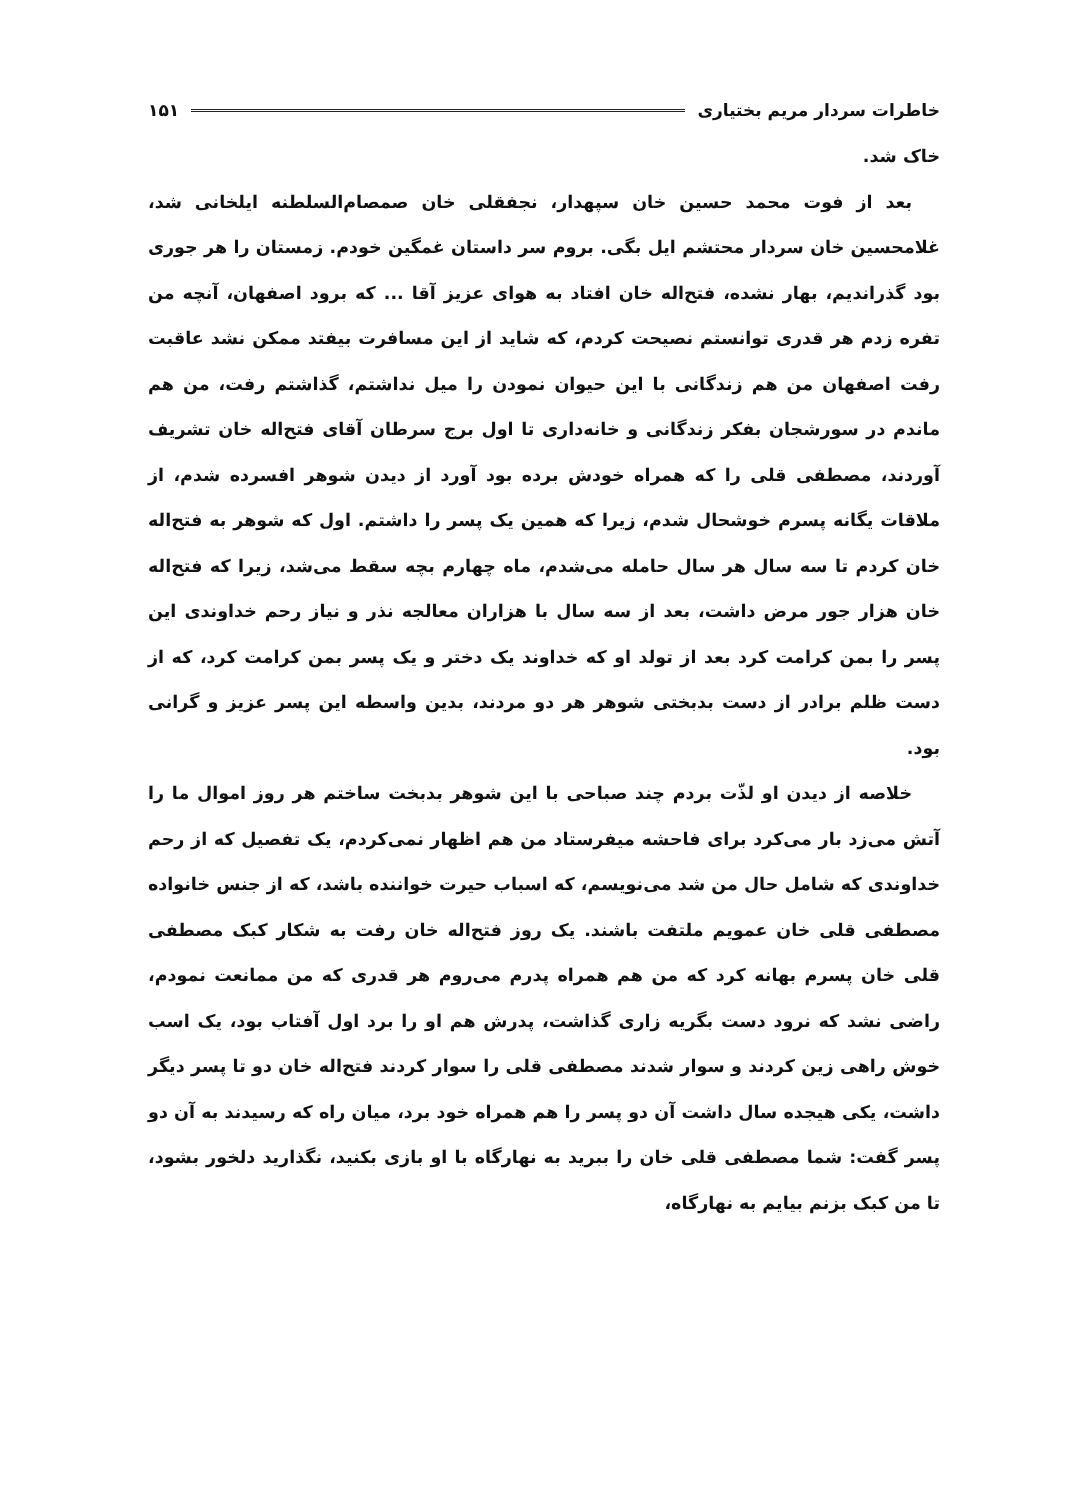خاطرات سردار مریم بختیاری ۱۵۱
خاک شد.
بعد از فوت محمد حسین خان سپهدار، نجفقلی خان صمصام‌السلطنه ایلخانی شد، غلامحسین خان سردار محتشم ایل بگی. بروم سر داستان غمگین خودم. زمستان را هر جوری بود گذراندیم، بهار نشده، فتح‌اله خان افتاد به هوای عزیز آقا ... که برود اصفهان، آنچه من تفره زدم هر قدری توانستم نصیحت کردم، که شاید از این مسافرت بیفتد ممکن نشد عاقبت رفت اصفهان من هم زندگانی با این حیوان نمودن را میل نداشتم، گذاشتم رفت، من هم ماندم در سورشجان بفکر زندگانی و خانه‌داری تا اول برج سرطان آقای فتح‌اله خان تشریف آوردند، مصطفی قلی را که همراه خودش برده بود آورد از دیدن شوهر افسرده شدم، از ملاقات یگانه پسرم خوشحال شدم، زیرا که همین یک پسر را داشتم. اول که شوهر به فتح‌اله خان کردم تا سه سال هر سال حامله می‌شدم، ماه چهارم بچه سقط می‌شد، زیرا که فتح‌اله خان هزار جور مرض داشت، بعد از سه سال با هزاران معالجه نذر و نیاز رحم خداوندی این پسر را بمن کرامت کرد بعد از تولد او که خداوند یک دختر و یک پسر بمن کرامت کرد، که از دست ظلم برادر از دست بدبختی شوهر هر دو مردند، بدین واسطه این پسر عزیز و گرانی بود.
خلاصه از دیدن او لذّت بردم چند صباحی با این شوهر بدبخت ساختم هر روز اموال ما را آتش می‌زد بار می‌کرد برای فاحشه میفرستاد من هم اظهار نمی‌کردم، یک تفصیل که از رحم خداوندی که شامل حال من شد می‌نویسم، که اسباب حیرت خواننده باشد، که از جنس خانواده مصطفی قلی خان عمویم ملتفت باشند. یک روز فتح‌اله خان رفت به شکار کبک مصطفی قلی خان پسرم بهانه کرد که من هم همراه پدرم می‌روم هر قدری که من ممانعت نمودم، راضی نشد که نرود دست بگریه زاری گذاشت، پدرش هم او را برد اول آفتاب بود، یک اسب خوش راهی زین کردند و سوار شدند مصطفی قلی را سوار کردند فتح‌اله خان دو تا پسر دیگر داشت، یکی هیجده سال داشت آن دو پسر را هم همراه خود برد، میان راه که رسیدند به آن دو پسر گفت: شما مصطفی قلی خان را ببرید به نهارگاه با او بازی بکنید، نگذارید دلخور بشود، تا من کبک بزنم بیایم به نهارگاه،